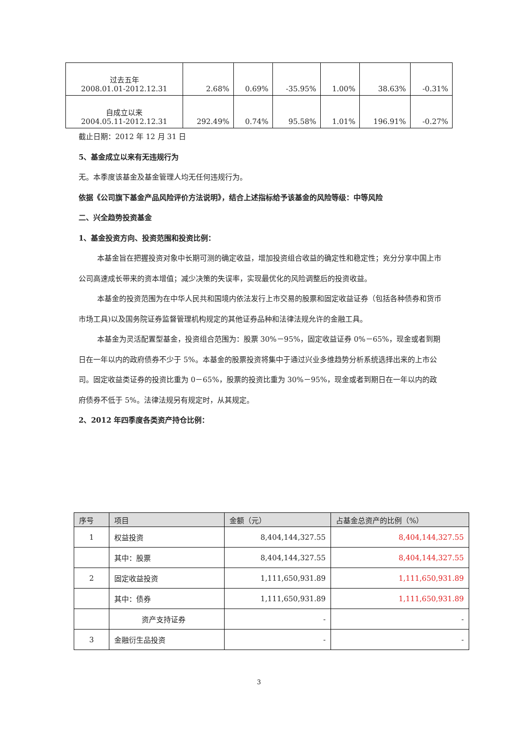| 过去五年 2008.01.01-2012.12.31 | 2.68% | 0.69% | -35.95% | 1.00% | 38.63% | -0.31% |
| 自成立以来 2004.05.11-2012.12.31 | 292.49% | 0.74% | 95.58% | 1.01% | 196.91% | -0.27% |
截止日期：2012 年 12 月 31 日
5、基金成立以来有无违规行为
无。本季度该基金及基金管理人均无任何违规行为。
依据《公司旗下基金产品风险评价方法说明》，结合上述指标给予该基金的风险等级：中等风险
二、兴全趋势投资基金
1、基金投资方向、投资范围和投资比例：
本基金旨在把握投资对象中长期可测的确定收益，增加投资组合收益的确定性和稳定性；充分分享中国上市公司高速成长带来的资本增值；减少决策的失误率，实现最优化的风险调整后的投资收益。
本基金的投资范围为在中华人民共和国境内依法发行上市交易的股票和固定收益证券（包括各种债券和货币市场工具)以及国务院证券监督管理机构规定的其他证券品种和法律法规允许的金融工具。
本基金为灵活配置型基金，投资组合范围为：股票 30%－95%，固定收益证券 0%－65%，现金或者到期日在一年以内的政府债券不少于 5%。本基金的股票投资将集中于通过兴业多维趋势分析系统选择出来的上市公司。固定收益类证券的投资比重为 0－65%，股票的投资比重为 30%－95%，现金或者到期日在一年以内的政府债券不低于 5%。法律法规另有规定时，从其规定。
2、2012 年四季度各类资产持仓比例：
| 序号 | 项目 | 金额（元） | 占基金总资产的比例（%） |
| --- | --- | --- | --- |
| 1 | 权益投资 | 8,404,144,327.55 | 8,404,144,327.55 |
| | 其中：股票 | 8,404,144,327.55 | 8,404,144,327.55 |
| 2 | 固定收益投资 | 1,111,650,931.89 | 1,111,650,931.89 |
| | 其中：债券 | 1,111,650,931.89 | 1,111,650,931.89 |
| | 资产支持证券 | - | - |
| 3 | 金融衍生品投资 | - | - |
3